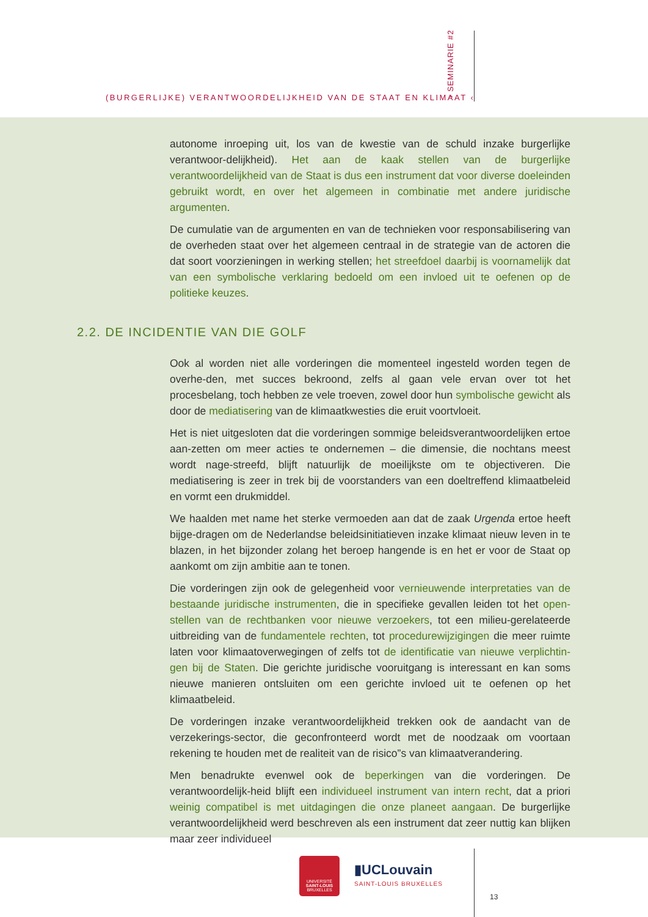(BURGERLIJKE) VERANTWOORDELIJKHEID VAN DE STAAT EN KLIMAAT ‹
› SEMINARIE #2
autonome inroeping uit, los van de kwestie van de schuld inzake burgerlijke verantwoor-delijkheid). Het aan de kaak stellen van de burgerlijke verantwoordelijkheid van de Staat is dus een instrument dat voor diverse doeleinden gebruikt wordt, en over het algemeen in combinatie met andere juridische argumenten.
De cumulatie van de argumenten en van de technieken voor responsabilisering van de overheden staat over het algemeen centraal in de strategie van de actoren die dat soort voorzieningen in werking stellen; het streefdoel daarbij is voornamelijk dat van een symbolische verklaring bedoeld om een invloed uit te oefenen op de politieke keuzes.
2.2. DE INCIDENTIE VAN DIE GOLF
Ook al worden niet alle vorderingen die momenteel ingesteld worden tegen de overhe-den, met succes bekroond, zelfs al gaan vele ervan over tot het procesbelang, toch hebben ze vele troeven, zowel door hun symbolische gewicht als door de mediatisering van de klimaatkwesties die eruit voortvloeit.
Het is niet uitgesloten dat die vorderingen sommige beleidsverantwoordelijken ertoe aan-zetten om meer acties te ondernemen – die dimensie, die nochtans meest wordt nage-streefd, blijft natuurlijk de moeilijkste om te objectiveren. Die mediatisering is zeer in trek bij de voorstanders van een doeltreffend klimaatbeleid en vormt een drukmiddel.
We haalden met name het sterke vermoeden aan dat de zaak Urgenda ertoe heeft bijge-dragen om de Nederlandse beleidsinitiatieven inzake klimaat nieuw leven in te blazen, in het bijzonder zolang het beroep hangende is en het er voor de Staat op aankomt om zijn ambitie aan te tonen.
Die vorderingen zijn ook de gelegenheid voor vernieuwende interpretaties van de bestaande juridische instrumenten, die in specifieke gevallen leiden tot het open-stellen van de rechtbanken voor nieuwe verzoekers, tot een milieu-gerelateerde uitbreiding van de fundamentele rechten, tot procedurewijzigingen die meer ruimte laten voor klimaatoverwegingen of zelfs tot de identificatie van nieuwe verplichtin-gen bij de Staten. Die gerichte juridische vooruitgang is interessant en kan soms nieuwe manieren ontsluiten om een gerichte invloed uit te oefenen op het klimaatbeleid.
De vorderingen inzake verantwoordelijkheid trekken ook de aandacht van de verzekerings-sector, die geconfronteerd wordt met de noodzaak om voortaan rekening te houden met de realiteit van de risico”s van klimaatverandering.
Men benadrukte evenwel ook de beperkingen van die vorderingen. De verantwoordelijk-heid blijft een individueel instrument van intern recht, dat a priori weinig compatibel is met uitdagingen die onze planeet aangaan. De burgerlijke verantwoordelijkheid werd beschreven als een instrument dat zeer nuttig kan blijken maar zeer individueel
UNIVERSITÉ
SAINT-LOUIS
BRUXELLES
▮UCLouvain
SAINT-LOUIS BRUXELLES
13